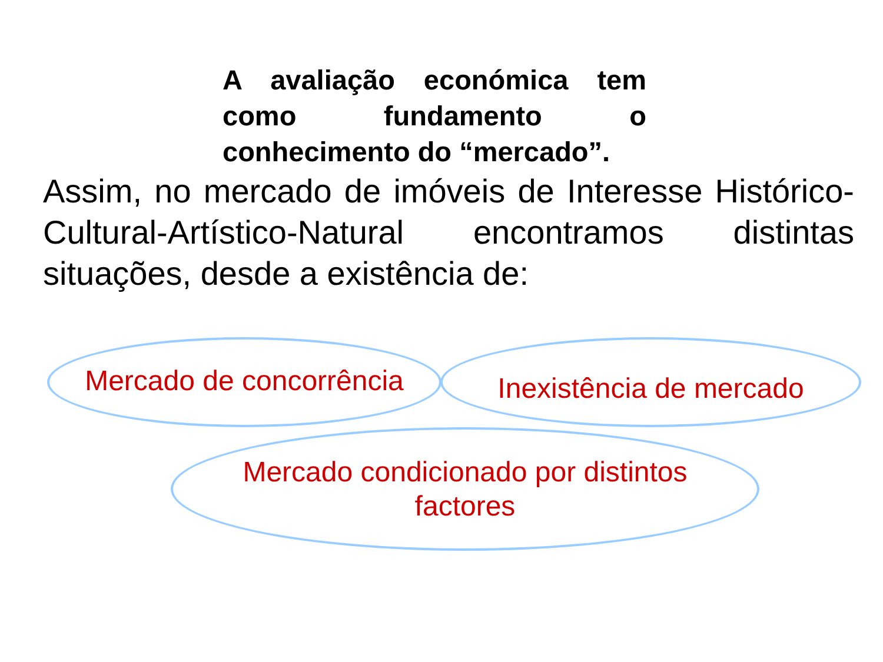A avaliação económica tem como fundamento o conhecimento do “mercado”.
Assim, no mercado de imóveis de Interesse Histórico-Cultural-Artístico-Natural encontramos distintas situações, desde a existência de:
Mercado de concorrência Inexistência de mercado
Mercado condicionado por distintos
factores